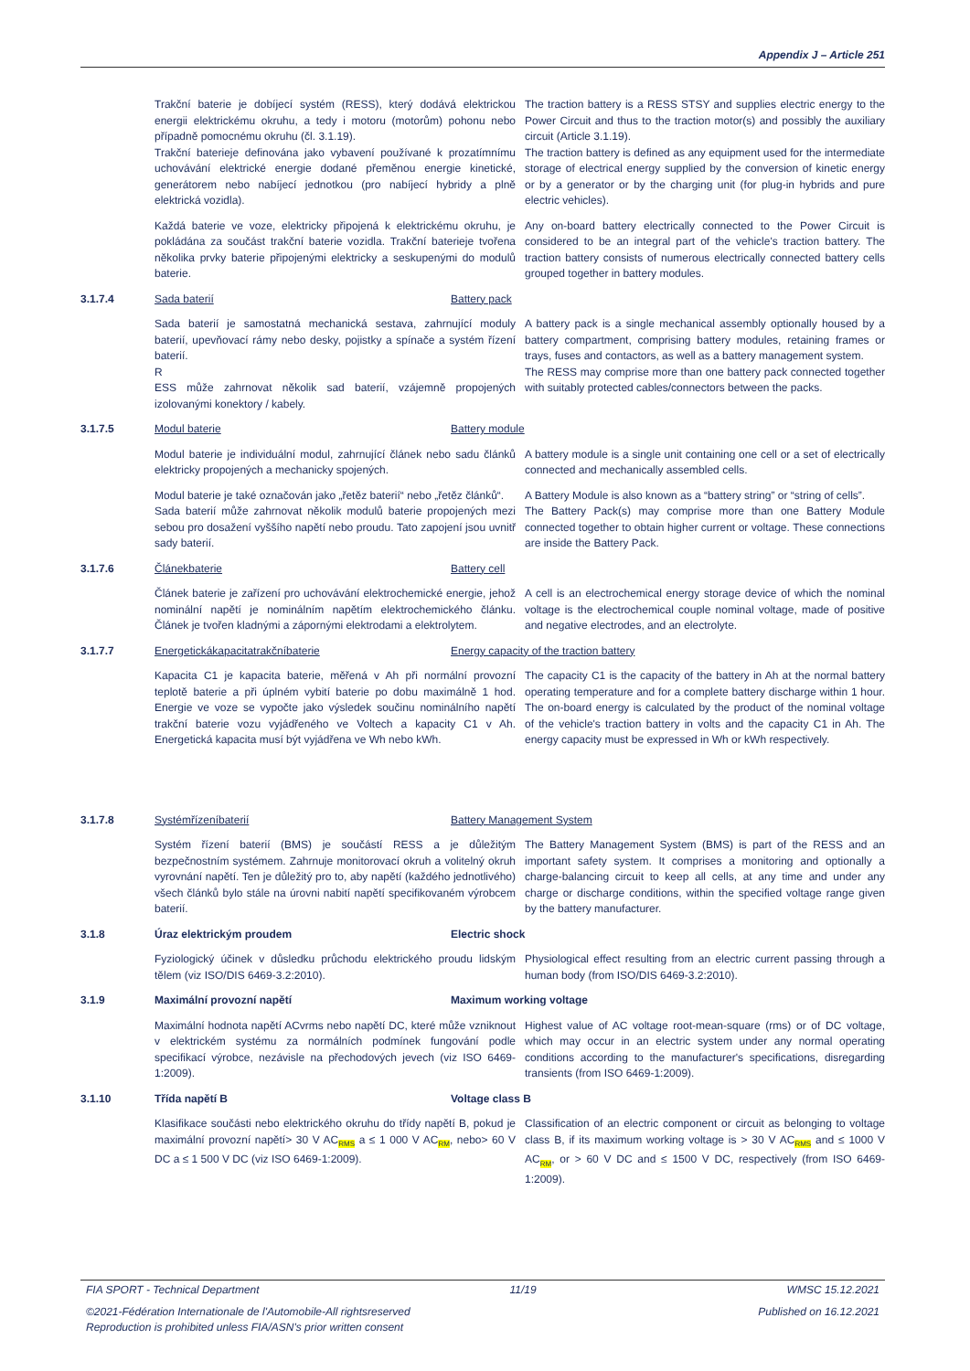Appendix J – Article 251
Trakční baterie je dobíjecí systém (RESS), který dodává elektrickou energii elektrickému okruhu, a tedy i motoru (motorům) pohonu nebo případně pomocnému okruhu (čl. 3.1.19).
Trakční baterieje definována jako vybavení používané k prozatímnímu uchovávání elektrické energie dodané přeměnou energie kinetické, generátorem nebo nabíjecí jednotkou (pro nabíjecí hybridy a plně elektrická vozidla).
The traction battery is a RESS STSY and supplies electric energy to the Power Circuit and thus to the traction motor(s) and possibly the auxiliary circuit (Article 3.1.19).
The traction battery is defined as any equipment used for the intermediate storage of electrical energy supplied by the conversion of kinetic energy or by a generator or by the charging unit (for plug-in hybrids and pure electric vehicles).
Každá baterie ve voze, elektricky připojená k elektrickému okruhu, je pokládána za součást trakční baterie vozidla. Trakční baterieje tvořena několika prvky baterie připojenými elektricky a seskupenými do modulů baterie.
Any on-board battery electrically connected to the Power Circuit is considered to be an integral part of the vehicle's traction battery. The traction battery consists of numerous electrically connected battery cells grouped together in battery modules.
3.1.7.4 Sada baterií Battery pack
Sada baterií je samostatná mechanická sestava, zahrnující moduly baterií, upevňovací rámy nebo desky, pojistky a spínače a systém řízení baterií.
R
ESS může zahrnovat několik sad baterií, vzájemně propojených izolovanými konektory / kabely.
A battery pack is a single mechanical assembly optionally housed by a battery compartment, comprising battery modules, retaining frames or trays, fuses and contactors, as well as a battery management system.
The RESS may comprise more than one battery pack connected together with suitably protected cables/connectors between the packs.
3.1.7.5 Modul baterie Battery module
Modul baterie je individuální modul, zahrnující článek nebo sadu článků elektricky propojených a mechanicky spojených.
A battery module is a single unit containing one cell or a set of electrically connected and mechanically assembled cells.
Modul baterie je také označován jako „řetěz baterií“ nebo „řetěz článků“.
Sada baterií může zahrnovat několik modulů baterie propojených mezi sebou pro dosažení vyššího napětí nebo proudu. Tato zapojení jsou uvnitř sady baterií.
A Battery Module is also known as a “battery string” or “string of cells”.
The Battery Pack(s) may comprise more than one Battery Module connected together to obtain higher current or voltage. These connections are inside the Battery Pack.
3.1.7.6 Článekbaterie Battery cell
Článek baterie je zařízení pro uchovávání elektrochemické energie, jehož nominální napětí je nominálním napětím elektrochemického článku. Článek je tvořen kladnými a zápornými elektrodami a elektrolytem.
A cell is an electrochemical energy storage device of which the nominal voltage is the electrochemical couple nominal voltage, made of positive and negative electrodes, and an electrolyte.
3.1.7.7 Energetickákapacitatrakčníbaterie Energy capacity of the traction battery
Kapacita C1 je kapacita baterie, měřená v Ah při normální provozní teplotě baterie a při úplném vybití baterie po dobu maximálně 1 hod. Energie ve voze se vypočte jako výsledek součinu nominálního napětí trakční baterie vozu vyjádřeného ve Voltech a kapacity C1 v Ah. Energetická kapacita musí být vyjádřena ve Wh nebo kWh.
The capacity C1 is the capacity of the battery in Ah at the normal battery operating temperature and for a complete battery discharge within 1 hour. The on-board energy is calculated by the product of the nominal voltage of the vehicle's traction battery in volts and the capacity C1 in Ah. The energy capacity must be expressed in Wh or kWh respectively.
3.1.7.8 Systémřízeníbaterií Battery Management System
Systém řízení baterií (BMS) je součástí RESS a je důležitým bezpečnostním systémem. Zahrnuje monitorovací okruh a volitelný okruh vyrovnání napětí. Ten je důležitý pro to, aby napětí (každého jednotlivého) všech článků bylo stále na úrovni nabití napětí specifikovaném výrobcem baterií.
The Battery Management System (BMS) is part of the RESS and an important safety system. It comprises a monitoring and optionally a charge-balancing circuit to keep all cells, at any time and under any charge or discharge conditions, within the specified voltage range given by the battery manufacturer.
3.1.8 Úraz elektrickým proudem Electric shock
Fyziologický účinek v důsledku průchodu elektrického proudu lidským tělem (viz ISO/DIS 6469-3.2:2010).
Physiological effect resulting from an electric current passing through a human body (from ISO/DIS 6469-3.2:2010).
3.1.9 Maximální provozní napětí Maximum working voltage
Maximální hodnota napětí ACvrms nebo napětí DC, které může vzniknout v elektrickém systému za normálních podmínek fungování podle specifikací výrobce, nezávisle na přechodových jevech (viz ISO 6469-1:2009).
Highest value of AC voltage root-mean-square (rms) or of DC voltage, which may occur in an electric system under any normal operating conditions according to the manufacturer's specifications, disregarding transients (from ISO 6469-1:2009).
3.1.10 Třída napětí B Voltage class B
Klasifikace součásti nebo elektrického okruhu do třídy napětí B, pokud je maximální provozní napětí> 30 V AC<sub>RMS</sub> a ≤ 1 000 V AC<sub>RM</sub>, nebo> 60 V DC a ≤ 1 500 V DC (viz ISO 6469-1:2009).
Classification of an electric component or circuit as belonging to voltage class B, if its maximum working voltage is > 30 V AC<sub>RMS</sub> and ≤ 1000 V AC<sub>RM</sub>, or > 60 V DC and ≤ 1500 V DC, respectively (from ISO 6469-1:2009).
FIA SPORT - Technical Department 11/19 WMSC 15.12.2021
©2021-Fédération Internationale de l'Automobile-All rightsreserved
Reproduction is prohibited unless FIA/ASN's prior written consent Published on 16.12.2021